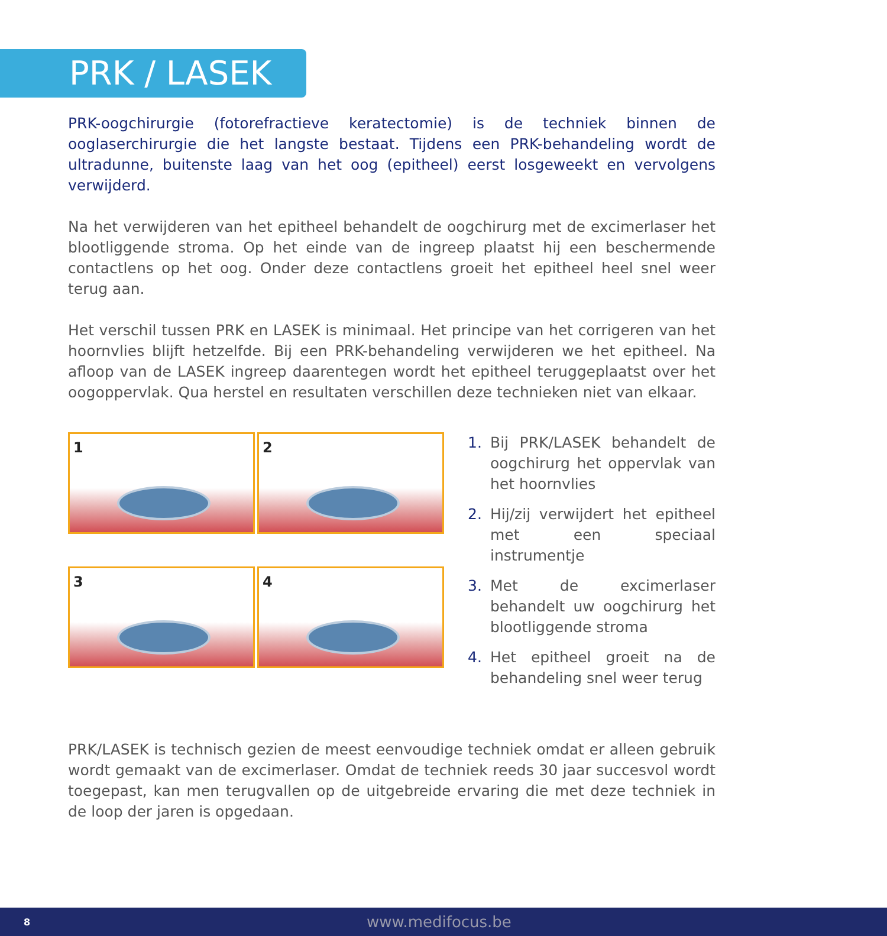PRK / LASEK
PRK-oogchirurgie (fotorefractieve keratectomie) is de techniek binnen de ooglaserchirurgie die het langste bestaat. Tijdens een PRK-behandeling wordt de ultradunne, buitenste laag van het oog (epitheel) eerst losgeweekt en vervolgens verwijderd.
Na het verwijderen van het epitheel behandelt de oogchirurg met de excimerlaser het blootliggende stroma. Op het einde van de ingreep plaatst hij een beschermende contactlens op het oog. Onder deze contactlens groeit het epitheel heel snel weer terug aan.
Het verschil tussen PRK en LASEK is minimaal. Het principe van het corrigeren van het hoornvlies blijft hetzelfde. Bij een PRK-behandeling verwijderen we het epitheel. Na afloop van de LASEK ingreep daarentegen wordt het epitheel teruggeplaatst over het oogoppervlak. Qua herstel en resultaten verschillen deze technieken niet van elkaar.
1
2
3
4
1. Bij PRK/LASEK behandelt de oogchirurg het oppervlak van het hoornvlies
2. Hij/zij verwijdert het epitheel met een speciaal instrumentje
3. Met de excimerlaser behandelt uw oogchirurg het blootliggende stroma
4. Het epitheel groeit na de behandeling snel weer terug
PRK/LASEK is technisch gezien de meest eenvoudige techniek omdat er alleen gebruik wordt gemaakt van de excimerlaser. Omdat de techniek reeds 30 jaar succesvol wordt toegepast, kan men terugvallen op de uitgebreide ervaring die met deze techniek in de loop der jaren is opgedaan.
8 www.medifocus.be